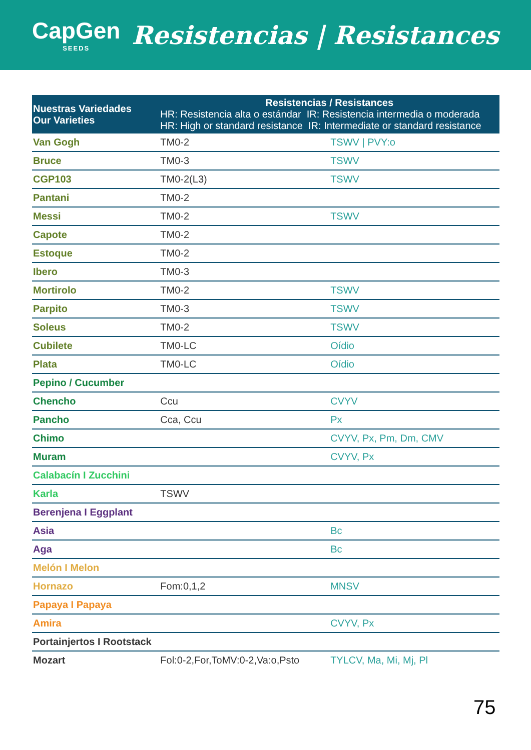CapGen
SEEDS
Resistencias | Resistances
| Nuestras Variedades Our Varieties | Resistencias / Resistances HR: Resistencia alta o estándar IR: Resistencia intermedia o moderada HR: High or standard resistance IR: Intermediate or standard resistance | |
| --- | --- | --- |
| Van Gogh | TM0-2 | TSWV / PVY:o |
| Bruce | TM0-3 | TSWV |
| CGP103 | TM0-2(L3) | TSWV |
| Pantani | TM0-2 | |
| Messi | TM0-2 | TSWV |
| Capote | TM0-2 | |
| Estoque | TM0-2 | |
| Ibero | TM0-3 | |
| Mortirolo | TM0-2 | TSWV |
| Parpito | TM0-3 | TSWV |
| Soleus | TM0-2 | TSWV |
| Cubilete | TM0-LC | Oídio |
| Plata | TM0-LC | Oídio |
| Pepino / Cucumber | | |
| Chencho | Ccu | CVYV |
| Pancho | Cca, Ccu | Px |
| Chimo | | CVYV, Px, Pm, Dm, CMV |
| Muram | | CVYV, Px |
| Calabacín I Zucchini | | |
| Karla | TSWV | |
| Berenjena I Eggplant | | |
| Asia | | Bc |
| Aga | | Bc |
| Melón I Melon | | |
| Hornazo | Fom:0,1,2 | MNSV |
| Papaya I Papaya | | |
| Amira | | CVYV, Px |
| Portainjertos I Rootstack | | |
| Mozart | Fol:0-2,For,ToMV:0-2,Va:o,Psto | TYLCV, Ma, Mi, Mj, Pl |
75